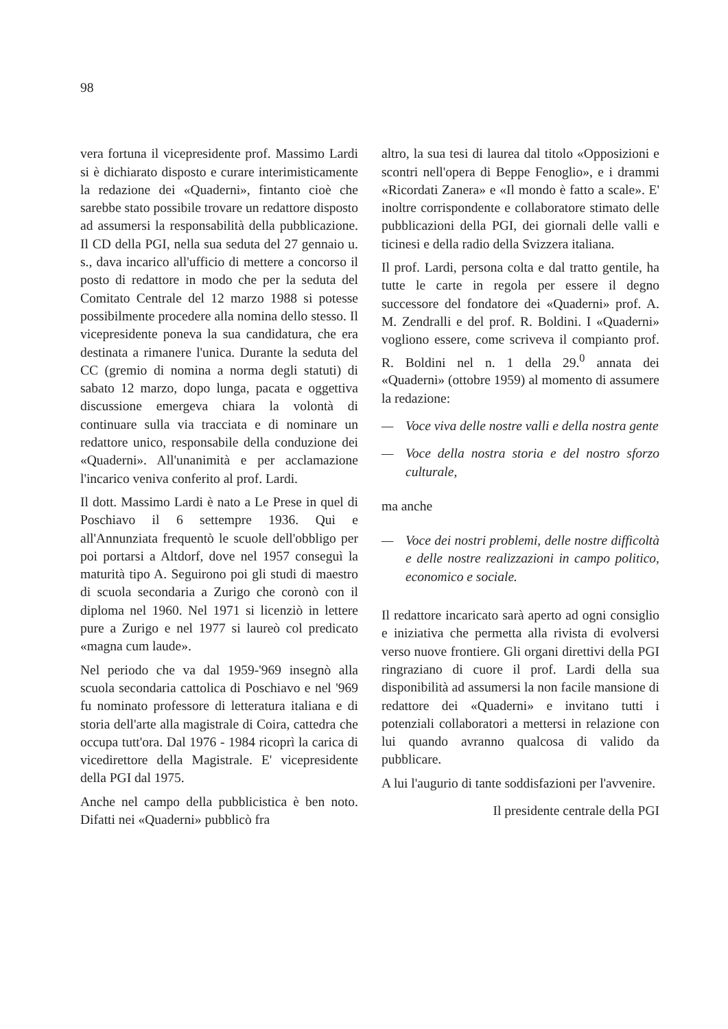98
vera fortuna il vicepresidente prof. Massimo Lardi si è dichiarato disposto e curare interimisticamente la redazione dei «Quaderni», fintanto cioè che sarebbe stato possibile trovare un redattore disposto ad assumersi la responsabilità della pubblicazione. Il CD della PGI, nella sua seduta del 27 gennaio u. s., dava incarico all'ufficio di mettere a concorso il posto di redattore in modo che per la seduta del Comitato Centrale del 12 marzo 1988 si potesse possibilmente procedere alla nomina dello stesso. Il vicepresidente poneva la sua candidatura, che era destinata a rimanere l'unica. Durante la seduta del CC (gremio di nomina a norma degli statuti) di sabato 12 marzo, dopo lunga, pacata e oggettiva discussione emergeva chiara la volontà di continuare sulla via tracciata e di nominare un redattore unico, responsabile della conduzione dei «Quaderni». All'unanimità e per acclamazione l'incarico veniva conferito al prof. Lardi.
Il dott. Massimo Lardi è nato a Le Prese in quel di Poschiavo il 6 settempre 1936. Qui e all'Annunziata frequentò le scuole dell'obbligo per poi portarsi a Altdorf, dove nel 1957 conseguì la maturità tipo A. Seguirono poi gli studi di maestro di scuola secondaria a Zurigo che coronò con il diploma nel 1960. Nel 1971 si licenziò in lettere pure a Zurigo e nel 1977 si laureò col predicato «magna cum laude».
Nel periodo che va dal 1959-'969 insegnò alla scuola secondaria cattolica di Poschiavo e nel '969 fu nominato professore di letteratura italiana e di storia dell'arte alla magistrale di Coira, cattedra che occupa tutt'ora. Dal 1976 - 1984 ricoprì la carica di vicedirettore della Magistrale. E' vicepresidente della PGI dal 1975.
Anche nel campo della pubblicistica è ben noto. Difatti nei «Quaderni» pubblicò fra
altro, la sua tesi di laurea dal titolo «Opposizioni e scontri nell'opera di Beppe Fenoglio», e i drammi «Ricordati Zanera» e «Il mondo è fatto a scale». E' inoltre corrispondente e collaboratore stimato delle pubblicazioni della PGI, dei giornali delle valli e ticinesi e della radio della Svizzera italiana.
Il prof. Lardi, persona colta e dal tratto gentile, ha tutte le carte in regola per essere il degno successore del fondatore dei «Quaderni» prof. A. M. Zendralli e del prof. R. Boldini. I «Quaderni» vogliono essere, come scriveva il compianto prof. R. Boldini nel n. 1 della 29.<sup>0</sup> annata dei «Quaderni» (ottobre 1959) al momento di assumere la redazione:
— Voce viva delle nostre valli e della nostra gente
— Voce della nostra storia e del nostro sforzo culturale,
ma anche
— Voce dei nostri problemi, delle nostre difficoltà e delle nostre realizzazioni in campo politico, economico e sociale.
Il redattore incaricato sarà aperto ad ogni consiglio e iniziativa che permetta alla rivista di evolversi verso nuove frontiere. Gli organi direttivi della PGI ringraziano di cuore il prof. Lardi della sua disponibilità ad assumersi la non facile mansione di redattore dei «Quaderni» e invitano tutti i potenziali collaboratori a mettersi in relazione con lui quando avranno qualcosa di valido da pubblicare.
A lui l'augurio di tante soddisfazioni per l'avvenire.
Il presidente centrale della PGI